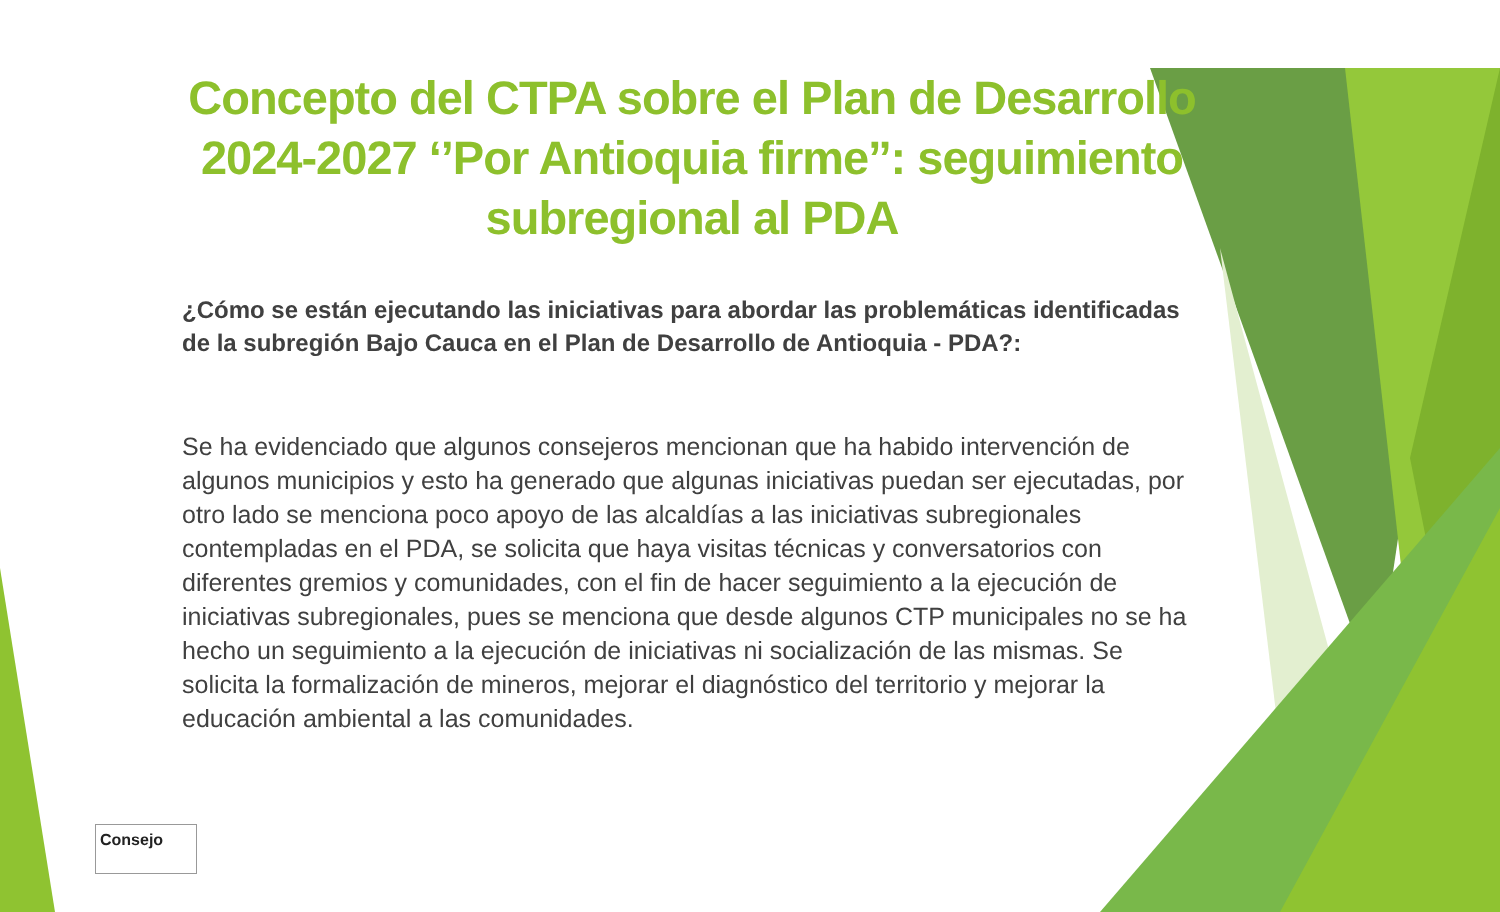Concepto del CTPA sobre el Plan de Desarrollo 2024-2027 ‘’Por Antioquia firme’’: seguimiento subregional al PDA
¿Cómo se están ejecutando las iniciativas para abordar las problemáticas identificadas de la subregión Bajo Cauca en el Plan de Desarrollo de Antioquia - PDA?:
Se ha evidenciado que algunos consejeros mencionan que ha habido intervención de algunos municipios y esto ha generado que algunas iniciativas puedan ser ejecutadas, por otro lado se menciona poco apoyo de las alcaldías a las iniciativas subregionales contempladas en el PDA, se solicita que haya visitas técnicas y conversatorios con diferentes gremios y comunidades, con el fin de hacer seguimiento a la ejecución de iniciativas subregionales, pues se menciona que desde algunos CTP municipales no se ha hecho un seguimiento a la ejecución de iniciativas ni socialización de las mismas. Se solicita la formalización de mineros, mejorar el diagnóstico del territorio y mejorar la educación ambiental a las comunidades.
Consejo